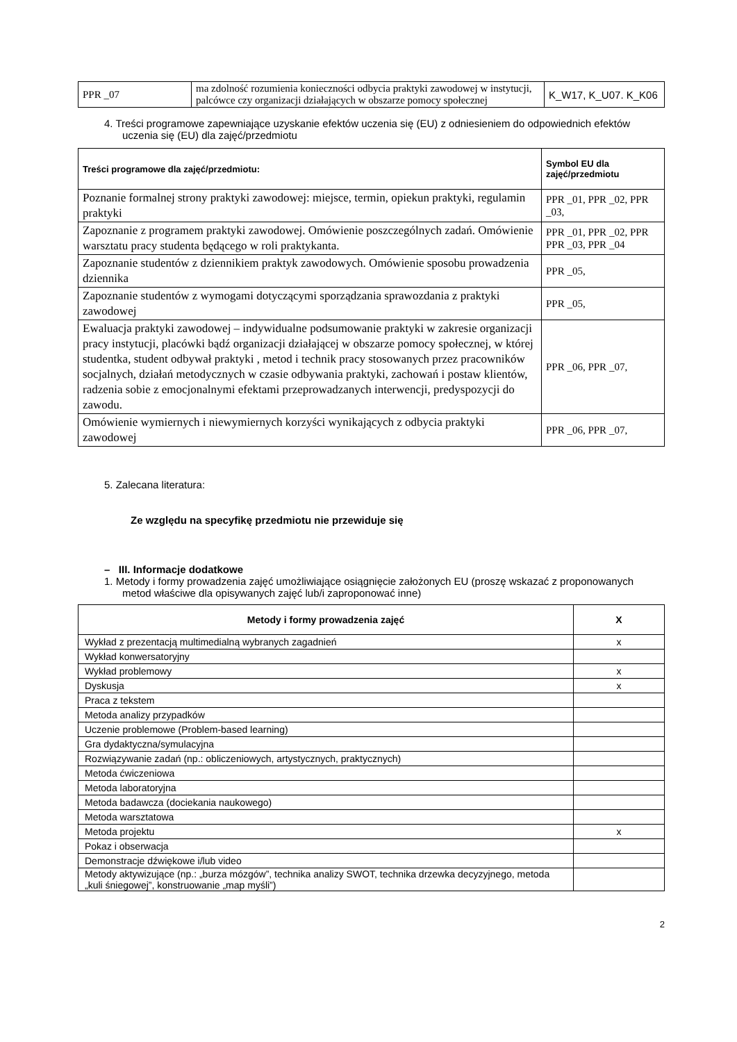| PPR _07 | ma zdolność rozumienia konieczności odbycia praktyki zawodowej w instytucji, palcówce czy organizacji działających w obszarze pomocy społecznej | K_W17, K_U07. K_K06 |
4. Treści programowe zapewniające uzyskanie efektów uczenia się (EU) z odniesieniem do odpowiednich efektów uczenia się (EU) dla zajęć/przedmiotu
| Treści programowe dla zajęć/przedmiotu: | Symbol EU dla zajęć/przedmiotu |
| --- | --- |
| Poznanie formalnej strony praktyki zawodowej: miejsce, termin, opiekun praktyki, regulamin praktyki | PPR _01, PPR _02, PPR _03, |
| Zapoznanie z programem praktyki zawodowej. Omówienie poszczególnych zadań. Omówienie warsztatu pracy studenta będącego w roli praktykanta. | PPR _01, PPR _02, PPR PPR _03, PPR _04 |
| Zapoznanie studentów z dziennikiem praktyk zawodowych. Omówienie sposobu prowadzenia dziennika | PPR _05, |
| Zapoznanie studentów z wymogami dotyczącymi sporządzania sprawozdania z praktyki zawodowej | PPR _05, |
| Ewaluacja praktyki zawodowej – indywidualne podsumowanie praktyki w zakresie organizacji pracy instytucji, placówki bądź organizacji działającej w obszarze pomocy społecznej, w której studentka, student odbywał praktyki , metod i technik pracy stosowanych przez pracowników socjalnych, działań metodycznych w czasie odbywania praktyki, zachowań i postaw klientów, radzenia sobie z emocjonalnymi efektami przeprowadzanych interwencji, predyspozycji do zawodu. | PPR _06, PPR _07, |
| Omówienie wymiernych i niewymiernych korzyści wynikających z odbycia praktyki zawodowej | PPR _06, PPR _07, |
5. Zalecana literatura:
Ze względu na specyfikę przedmiotu nie przewiduje się
– III. Informacje dodatkowe
1. Metody i formy prowadzenia zajęć umożliwiające osiągnięcie założonych EU (proszę wskazać z proponowanych metod właściwe dla opisywanych zajęć lub/i zaproponować inne)
| Metody i formy prowadzenia zajęć | X |
| --- | --- |
| Wykład z prezentacją multimedialną wybranych zagadnień | x |
| Wykład konwersatoryjny | |
| Wykład problemowy | x |
| Dyskusja | x |
| Praca z tekstem | |
| Metoda analizy przypadków | |
| Uczenie problemowe (Problem-based learning) | |
| Gra dydaktyczna/symulacyjna | |
| Rozwiązywanie zadań (np.: obliczeniowych, artystycznych, praktycznych) | |
| Metoda ćwiczeniowa | |
| Metoda laboratoryjna | |
| Metoda badawcza (dociekania naukowego) | |
| Metoda warsztatowa | |
| Metoda projektu | x |
| Pokaz i obserwacja | |
| Demonstracje dźwiękowe i/lub video | |
| Metody aktywizujące (np.: „burza mózgów”, technika analizy SWOT, technika drzewka decyzyjnego, metoda „kuli śniegowej”, konstruowanie „map myśli”) | |
2